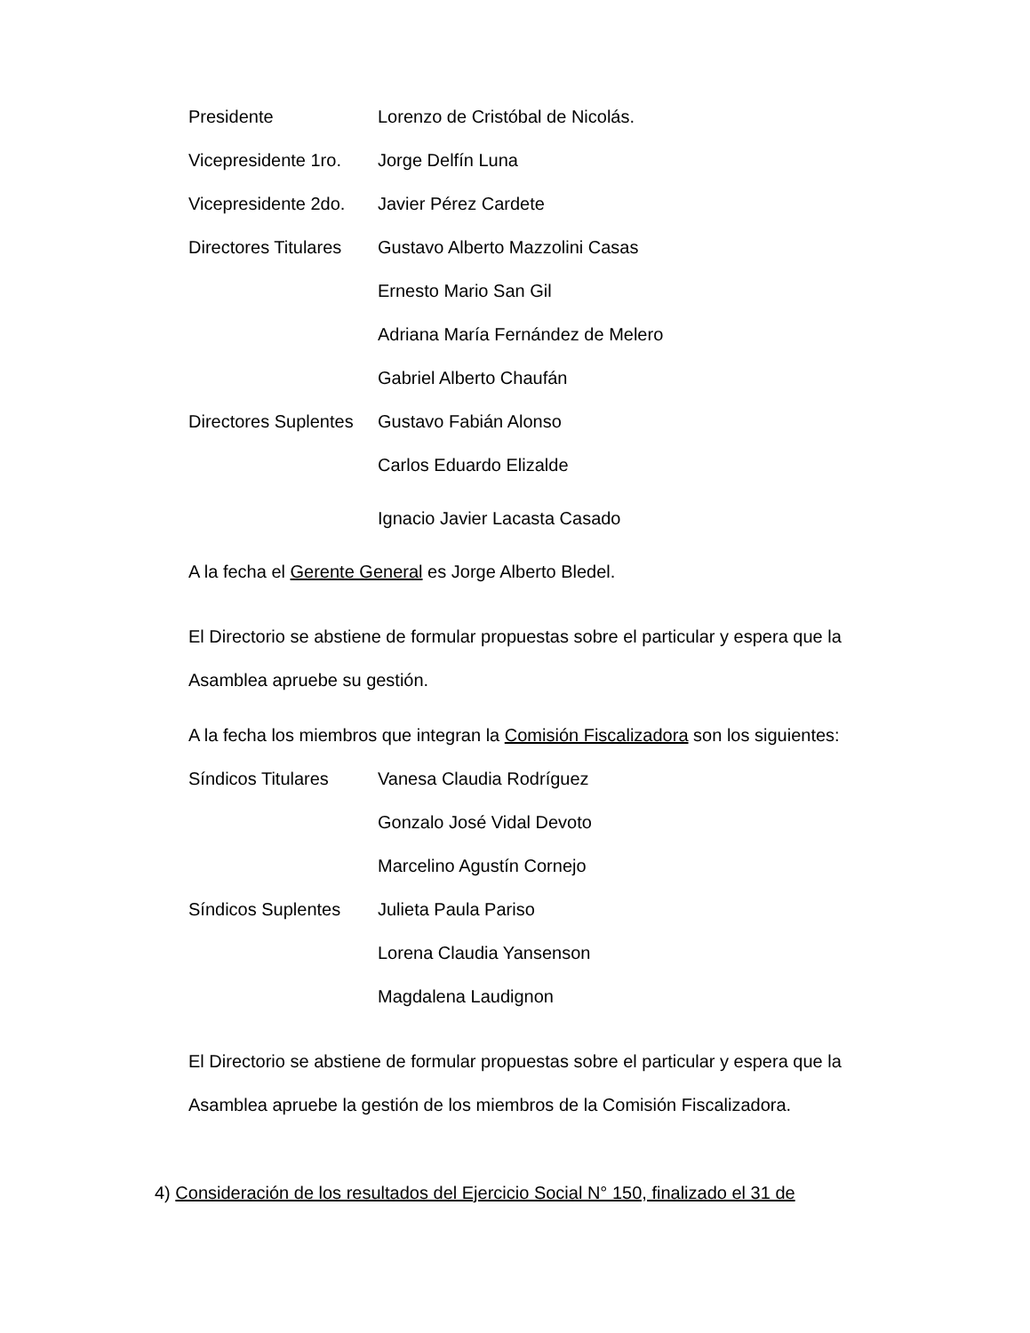| Presidente | Lorenzo de Cristóbal de Nicolás. |
| Vicepresidente 1ro. | Jorge Delfín Luna |
| Vicepresidente 2do. | Javier Pérez Cardete |
| Directores Titulares | Gustavo Alberto Mazzolini Casas |
| | Ernesto Mario San Gil |
| | Adriana María Fernández de Melero |
| | Gabriel Alberto Chaufán |
| Directores Suplentes | Gustavo Fabián Alonso |
| | Carlos Eduardo Elizalde |
| | Ignacio Javier Lacasta Casado |
A la fecha el Gerente General es Jorge Alberto Bledel.
El Directorio se abstiene de formular propuestas sobre el particular y espera que la Asamblea apruebe su gestión.
A la fecha los miembros que integran la Comisión Fiscalizadora son los siguientes:
| Síndicos Titulares | Vanesa Claudia Rodríguez |
| | Gonzalo José Vidal Devoto |
| | Marcelino Agustín Cornejo |
| Síndicos Suplentes | Julieta Paula Pariso |
| | Lorena Claudia Yansenson |
| | Magdalena Laudignon |
El Directorio se abstiene de formular propuestas sobre el particular y espera que la Asamblea apruebe la gestión de los miembros de la Comisión Fiscalizadora.
4) Consideración de los resultados del Ejercicio Social N° 150, finalizado el 31 de